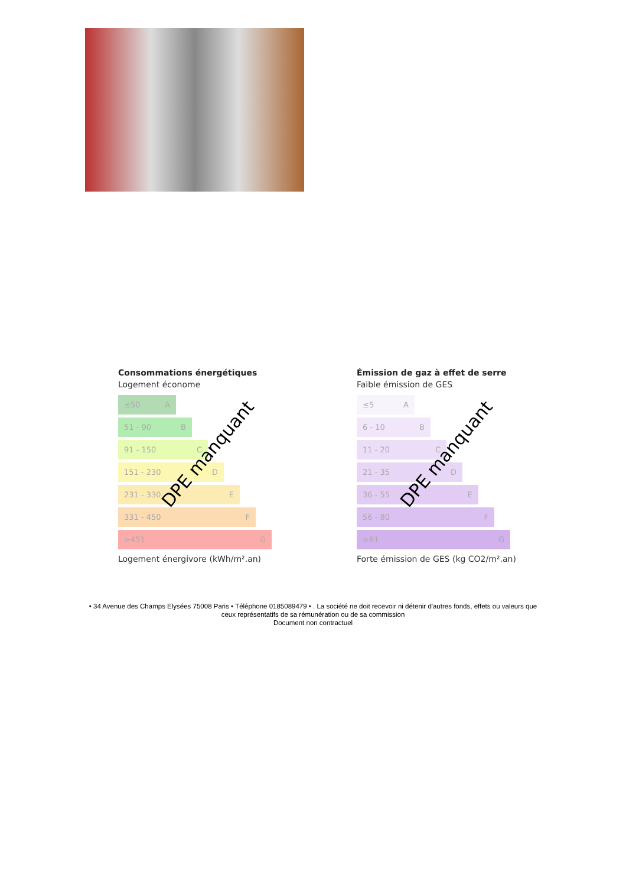Consommations énergétiques
Logement économe
≤50 A
51 - 90 B
91 - 150 C
151 - 230 D
231 - 330 E
331 - 450 F
≥451 G
Logement énergivore (kWh/m².an)
DPE manquant
Émission de gaz à effet de serre
Faible émission de GES
≤5 A
6 - 10 B
11 - 20 C
21 - 35 D
36 - 55 E
56 - 80 F
≥81 G
Forte émission de GES (kg CO2/m².an)
DPE manquant
• 34 Avenue des Champs Elysées 75008 Paris • Téléphone 0185089479 • . La société ne doit recevoir ni détenir d'autres fonds, effets ou valeurs que ceux représentatifs de sa rémunération ou de sa commission
Document non contractuel